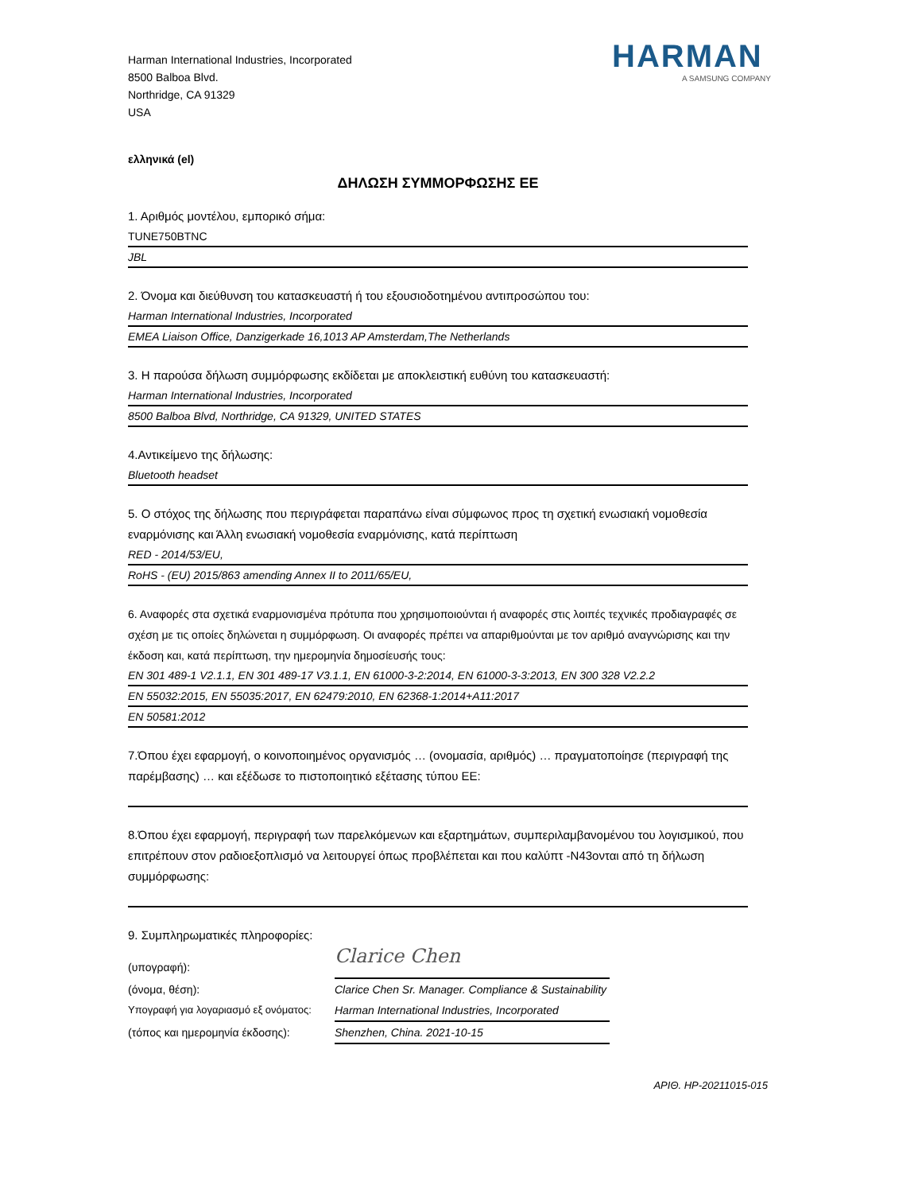Harman International Industries, Incorporated
8500 Balboa Blvd.
Northridge, CA 91329
USA
HARMAN
A SAMSUNG COMPANY
ελληνικά (el)
ΔΗΛΩΣΗ ΣΥΜΜΟΡΦΩΣΗΣ ΕΕ
1. Αριθμός μοντέλου, εμπορικό σήμα:
TUNE750BTNC
JBL
2. Όνομα και διεύθυνση του κατασκευαστή ή του εξουσιοδοτημένου αντιπροσώπου του:
Harman International Industries, Incorporated
EMEA Liaison Office, Danzigerkade 16,1013 AP Amsterdam,The Netherlands
3. Η παρούσα δήλωση συμμόρφωσης εκδίδεται με αποκλειστική ευθύνη του κατασκευαστή:
Harman International Industries, Incorporated
8500 Balboa Blvd, Northridge, CA 91329, UNITED STATES
4.Αντικείμενο της δήλωσης:
Bluetooth headset
5. Ο στόχος της δήλωσης που περιγράφεται παραπάνω είναι σύμφωνος προς τη σχετική ενωσιακή νομοθεσία εναρμόνισης και Άλλη ενωσιακή νομοθεσία εναρμόνισης, κατά περίπτωση
RED - 2014/53/EU,
RoHS - (EU) 2015/863 amending Annex II to 2011/65/EU,
6. Αναφορές στα σχετικά εναρμονισμένα πρότυπα που χρησιμοποιούνται ή αναφορές στις λοιπές τεχνικές προδιαγραφές σε σχέση με τις οποίες δηλώνεται η συμμόρφωση. Οι αναφορές πρέπει να απαριθμούνται με τον αριθμό αναγνώρισης και την έκδοση και, κατά περίπτωση, την ημερομηνία δημοσίευσής τους:
EN 301 489-1 V2.1.1, EN 301 489-17 V3.1.1, EN 61000-3-2:2014, EN 61000-3-3:2013, EN 300 328 V2.2.2
EN 55032:2015, EN 55035:2017, EN 62479:2010, EN 62368-1:2014+A11:2017
EN 50581:2012
7.Όπου έχει εφαρμογή, ο κοινοποιημένος οργανισμός … (ονομασία, αριθμός) … πραγματοποίησε (περιγραφή της παρέμβασης) … και εξέδωσε το πιστοποιητικό εξέτασης τύπου ΕΕ:
8.Όπου έχει εφαρμογή, περιγραφή των παρελκόμενων και εξαρτημάτων, συμπεριλαμβανομένου του λογισμικού, που επιτρέπουν στον ραδιοεξοπλισμό να λειτουργεί όπως προβλέπεται και που καλύπτ -N43ονται από τη δήλωση συμμόρφωσης:
9. Συμπληρωματικές πληροφορίες:
(υπογραφή):
Clarice Chen
(όνομα, θέση): Clarice Chen Sr. Manager. Compliance & Sustainability
Υπογραφή για λογαριασμό εξ ονόματος:
Harman International Industries, Incorporated
(τόπος και ημερομηνία έκδοσης):
Shenzhen, China. 2021-10-15
ΑΡΙΘ. HP-20211015-015